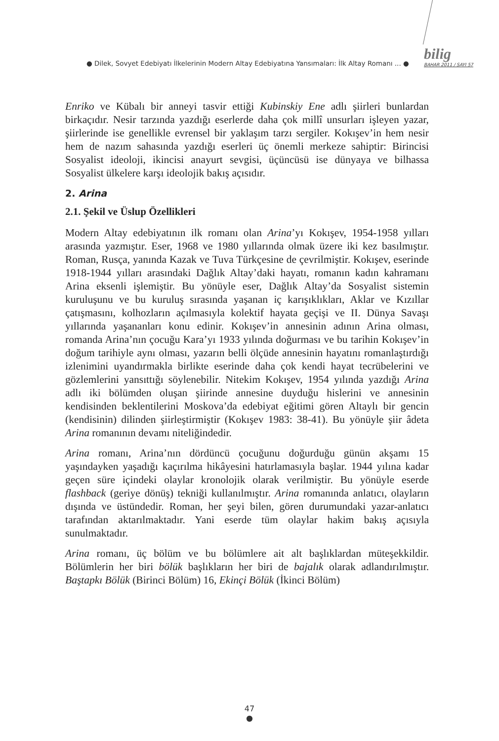● Dilek, Sovyet Edebiyatı İlkelerinin Modern Altay Edebiyatına Yansımaları: İlk Altay Romanı ... ●
bilig
BAHAR 2011 / SAYI 57
Enriko ve Kübalı bir anneyi tasvir ettiği Kubinskiy Ene adlı şiirleri bunlardan birkaçıdır. Nesir tarzında yazdığı eserlerde daha çok millî unsurları işleyen yazar, şiirlerinde ise genellikle evrensel bir yaklaşım tarzı sergiler. Kokışev’in hem nesir hem de nazım sahasında yazdığı eserleri üç önemli merkeze sahiptir: Birincisi Sosyalist ideoloji, ikincisi anayurt sevgisi, üçüncüsü ise dünyaya ve bilhassa Sosyalist ülkelere karşı ideolojik bakış açısıdır.
2. Arina
2.1. Şekil ve Üslup Özellikleri
Modern Altay edebiyatının ilk romanı olan Arina’yı Kokışev, 1954-1958 yılları arasında yazmıştır. Eser, 1968 ve 1980 yıllarında olmak üzere iki kez basılmıştır. Roman, Rusça, yanında Kazak ve Tuva Türkçesine de çevrilmiştir. Kokışev, eserinde 1918-1944 yılları arasındaki Dağlık Altay’daki hayatı, romanın kadın kahramanı Arina eksenli işlemiştir. Bu yönüyle eser, Dağlık Altay’da Sosyalist sistemin kuruluşunu ve bu kuruluş sırasında yaşanan iç karışıklıkları, Aklar ve Kızıllar çatışmasını, kolhozların açılmasıyla kolektif hayata geçişi ve II. Dünya Savaşı yıllarında yaşananları konu edinir. Kokışev’in annesinin adının Arina olması, romanda Arina’nın çocuğu Kara’yı 1933 yılında doğurması ve bu tarihin Kokışev’in doğum tarihiyle aynı olması, yazarın belli ölçüde annesinin hayatını romanlaştırdığı izlenimini uyandırmakla birlikte eserinde daha çok kendi hayat tecrübelerini ve gözlemlerini yansıttığı söylenebilir. Nitekim Kokışev, 1954 yılında yazdığı Arina adlı iki bölümden oluşan şiirinde annesine duyduğu hislerini ve annesinin kendisinden beklentilerini Moskova’da edebiyat eğitimi gören Altaylı bir gencin (kendisinin) dilinden şiirleştirmiştir (Kokışev 1983: 38-41). Bu yönüyle şiir âdeta Arina romanının devamı niteliğindedir.
Arina romanı, Arina’nın dördüncü çocuğunu doğurduğu günün akşamı 15 yaşındayken yaşadığı kaçırılma hikâyesini hatırlamasıyla başlar. 1944 yılına kadar geçen süre içindeki olaylar kronolojik olarak verilmiştir. Bu yönüyle eserde flashback (geriye dönüş) tekniği kullanılmıştır. Arina romanında anlatıcı, olayların dışında ve üstündedir. Roman, her şeyi bilen, gören durumundaki yazar-anlatıcı tarafından aktarılmaktadır. Yani eserde tüm olaylar hakim bakış açısıyla sunulmaktadır.
Arina romanı, üç bölüm ve bu bölümlere ait alt başlıklardan müteşekkildir. Bölümlerin her biri bölük başlıkların her biri de bajalık olarak adlandırılmıştır. Baştapkı Bölük (Birinci Bölüm) 16, Ekinçi Bölük (İkinci Bölüm)
47
●